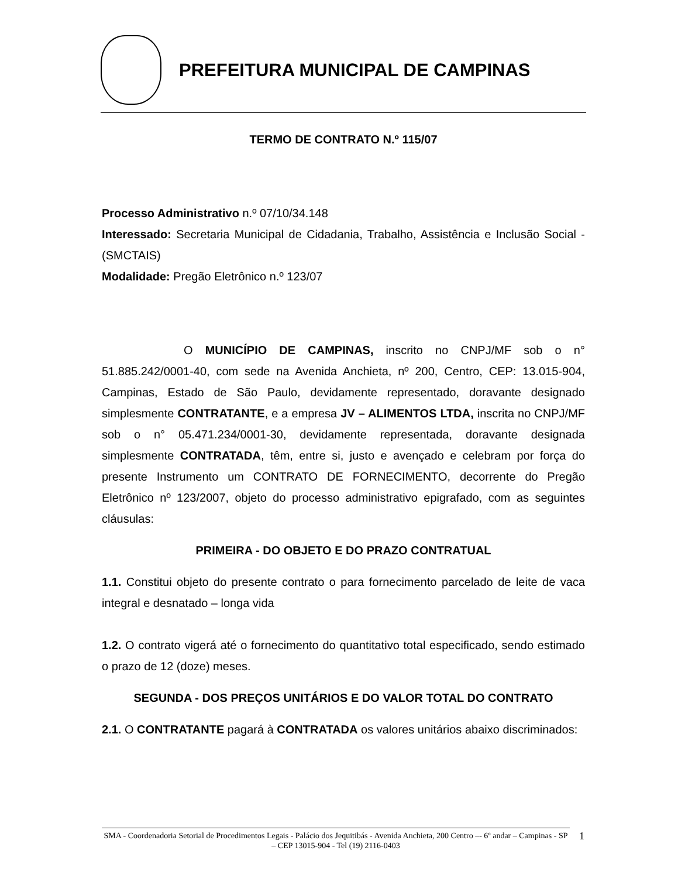PREFEITURA MUNICIPAL DE CAMPINAS
TERMO DE CONTRATO N.º 115/07
Processo Administrativo n.º 07/10/34.148
Interessado: Secretaria Municipal de Cidadania, Trabalho, Assistência e Inclusão Social - (SMCTAIS)
Modalidade: Pregão Eletrônico n.º 123/07
O MUNICÍPIO DE CAMPINAS, inscrito no CNPJ/MF sob o n° 51.885.242/0001-40, com sede na Avenida Anchieta, nº 200, Centro, CEP: 13.015-904, Campinas, Estado de São Paulo, devidamente representado, doravante designado simplesmente CONTRATANTE, e a empresa JV – ALIMENTOS LTDA, inscrita no CNPJ/MF sob o n° 05.471.234/0001-30, devidamente representada, doravante designada simplesmente CONTRATADA, têm, entre si, justo e avençado e celebram por força do presente Instrumento um CONTRATO DE FORNECIMENTO, decorrente do Pregão Eletrônico nº 123/2007, objeto do processo administrativo epigrafado, com as seguintes cláusulas:
PRIMEIRA - DO OBJETO E DO PRAZO CONTRATUAL
1.1. Constitui objeto do presente contrato o para fornecimento parcelado de leite de vaca integral e desnatado – longa vida
1.2. O contrato vigerá até o fornecimento do quantitativo total especificado, sendo estimado o prazo de 12 (doze) meses.
SEGUNDA - DOS PREÇOS UNITÁRIOS E DO VALOR TOTAL DO CONTRATO
2.1. O CONTRATANTE pagará à CONTRATADA os valores unitários abaixo discriminados:
SMA - Coordenadoria Setorial de Procedimentos Legais - Palácio dos Jequitibás - Avenida Anchieta, 200 Centro –- 6º andar – Campinas - SP – CEP 13015-904 - Tel (19) 2116-0403
1